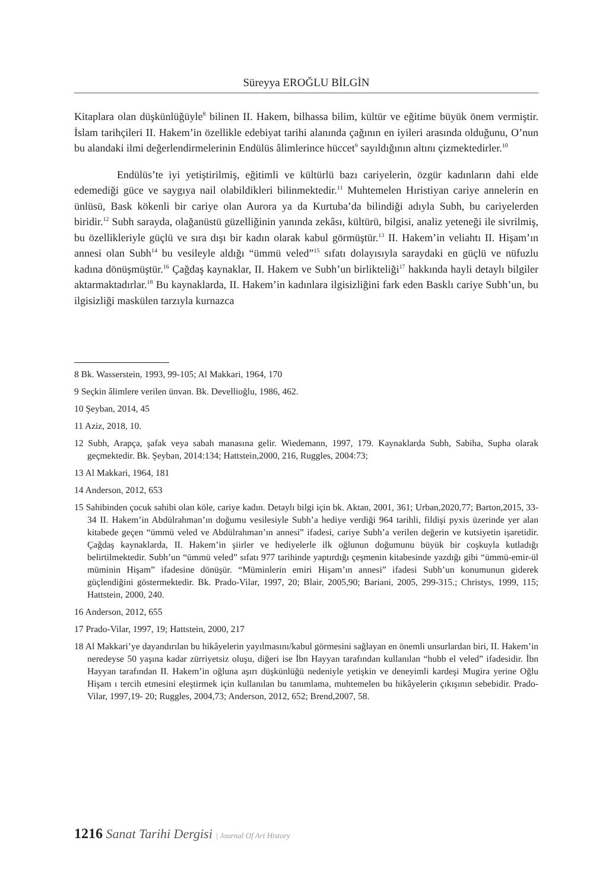Süreyya EROĞLU BİLGİN
Kitaplara olan düşkünlüğüyle<sup>8</sup> bilinen II. Hakem, bilhassa bilim, kültür ve eğitime büyük önem vermiştir. İslam tarihçileri II. Hakem’in özellikle edebiyat tarihi alanında çağının en iyileri arasında olduğunu, O’nun bu alandaki ilmi değerlendirmelerinin Endülüs âlimlerince hüccet<sup>9</sup> sayıldığının altını çizmektedirler.<sup>10</sup>
Endülüs’te iyi yetiştirilmiş, eğitimli ve kültürlü bazı cariyelerin, özgür kadınların dahi elde edemediği güce ve saygıya nail olabildikleri bilinmektedir.<sup>11</sup> Muhtemelen Hıristiyan cariye annelerin en ünlüsü, Bask kökenli bir cariye olan Aurora ya da Kurtuba’da bilindiği adıyla Subh, bu cariyelerden biridir.<sup>12</sup> Subh sarayda, olağanüstü güzelliğinin yanında zekâsı, kültürü, bilgisi, analiz yeteneği ile sivrilmiş, bu özellikleriyle güçlü ve sıra dışı bir kadın olarak kabul görmüştür.<sup>13</sup> II. Hakem’in veliahtı II. Hişam’ın annesi olan Subh<sup>14</sup> bu vesileyle aldığı “ümmü veled”<sup>15</sup> sıfatı dolayısıyla saraydaki en güçlü ve nüfuzlu kadına dönüşmüştür.<sup>16</sup> Çağdaş kaynaklar, II. Hakem ve Subh’un birlikteliği<sup>17</sup> hakkında hayli detaylı bilgiler aktarmaktadırlar.<sup>18</sup> Bu kaynaklarda, II. Hakem’in kadınlara ilgisizliğini fark eden Basklı cariye Subh’un, bu ilgisizliği maskülen tarzıyla kurnazca
8 Bk. Wasserstein, 1993, 99-105; Al Makkari, 1964, 170
9 Seçkin âlimlere verilen ünvan. Bk. Devellioğlu, 1986, 462.
10 Şeyban, 2014, 45
11 Aziz, 2018, 10.
12 Subh, Arapça, şafak veya sabah manasına gelir. Wiedemann, 1997, 179. Kaynaklarda Subh, Sabiha, Supha olarak geçmektedir. Bk. Şeyban, 2014:134; Hattstein,2000, 216, Ruggles, 2004:73;
13 Al Makkari, 1964, 181
14 Anderson, 2012, 653
15 Sahibinden çocuk sahibi olan köle, cariye kadın. Detaylı bilgi için bk. Aktan, 2001, 361; Urban,2020,77; Barton,2015, 33-34 II. Hakem’in Abdülrahman’ın doğumu vesilesiyle Subh’a hediye verdiği 964 tarihli, fildişi pyxis üzerinde yer alan kitabede geçen “ümmü veled ve Abdülrahman’ın annesi” ifadesi, cariye Subh’a verilen değerin ve kutsiyetin işaretidir. Çağdaş kaynaklarda, II. Hakem’in şiirler ve hediyelerle ilk oğlunun doğumunu büyük bir coşkuyla kutladığı belirtilmektedir. Subh’un “ümmü veled” sıfatı 977 tarihinde yaptırdığı çeşmenin kitabesinde yazdığı gibi “ümmü-emir-ül müminin Hişam” ifadesine dönüşür. “Müminlerin emiri Hişam’ın annesi” ifadesi Subh’un konumunun giderek güçlendiğini göstermektedir. Bk. Prado-Vilar, 1997, 20; Blair, 2005,90; Bariani, 2005, 299-315.; Christys, 1999, 115; Hattstein, 2000, 240.
16 Anderson, 2012, 655
17 Prado-Vilar, 1997, 19; Hattstein, 2000, 217
18 Al Makkari’ye dayandırılan bu hikâyelerin yayılmasını/kabul görmesini sağlayan en önemli unsurlardan biri, II. Hakem’in neredeyse 50 yaşına kadar zürriyetsiz oluşu, diğeri ise İbn Hayyan tarafından kullanılan “hubb el veled” ifadesidir. İbn Hayyan tarafından II. Hakem’in oğluna aşırı düşkünlüğü nedeniyle yetişkin ve deneyimli kardeşi Mugira yerine Oğlu Hişam ı tercih etmesini eleştirmek için kullanılan bu tanımlama, muhtemelen bu hikâyelerin çıkışının sebebidir. Prado-Vilar, 1997,19- 20; Ruggles, 2004,73; Anderson, 2012, 652; Brend,2007, 58.
1216 Sanat Tarihi Dergisi | Journal Of Art History